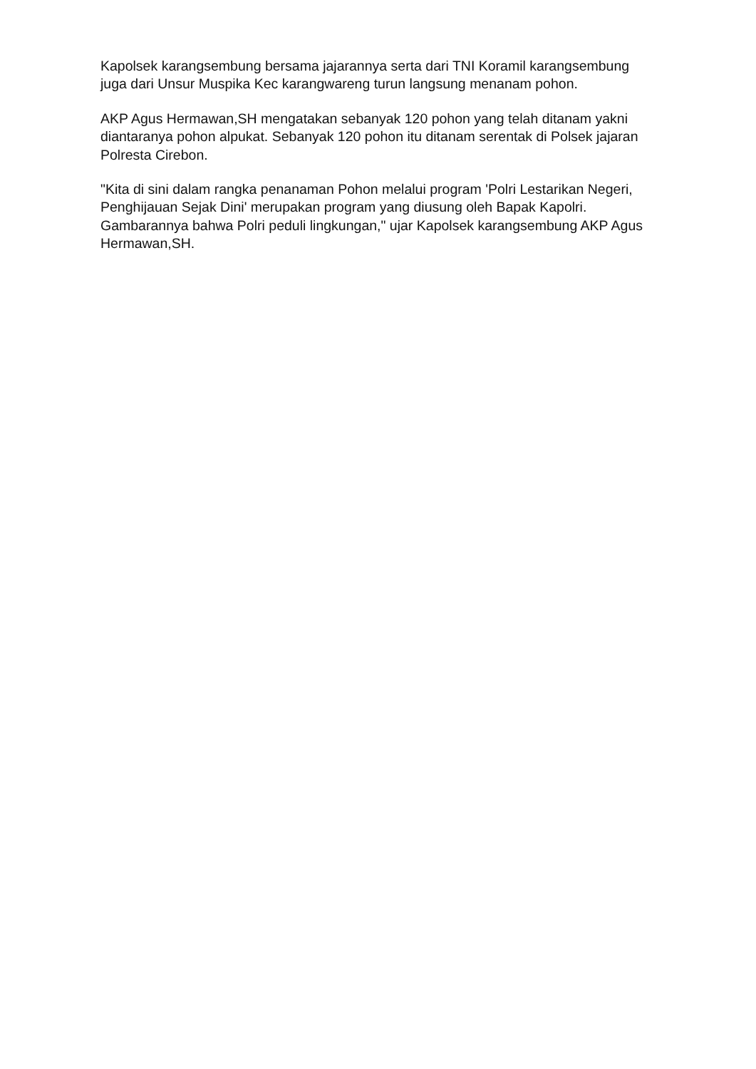Kapolsek karangsembung bersama jajarannya serta dari TNI Koramil karangsembung juga dari Unsur Muspika Kec karangwareng turun langsung menanam pohon.
AKP Agus Hermawan,SH mengatakan sebanyak 120 pohon yang telah ditanam yakni diantaranya pohon alpukat. Sebanyak 120 pohon itu ditanam serentak di Polsek jajaran Polresta Cirebon.
"Kita di sini dalam rangka penanaman Pohon melalui program 'Polri Lestarikan Negeri, Penghijauan Sejak Dini' merupakan program yang diusung oleh Bapak Kapolri. Gambarannya bahwa Polri peduli lingkungan," ujar Kapolsek karangsembung AKP Agus Hermawan,SH.